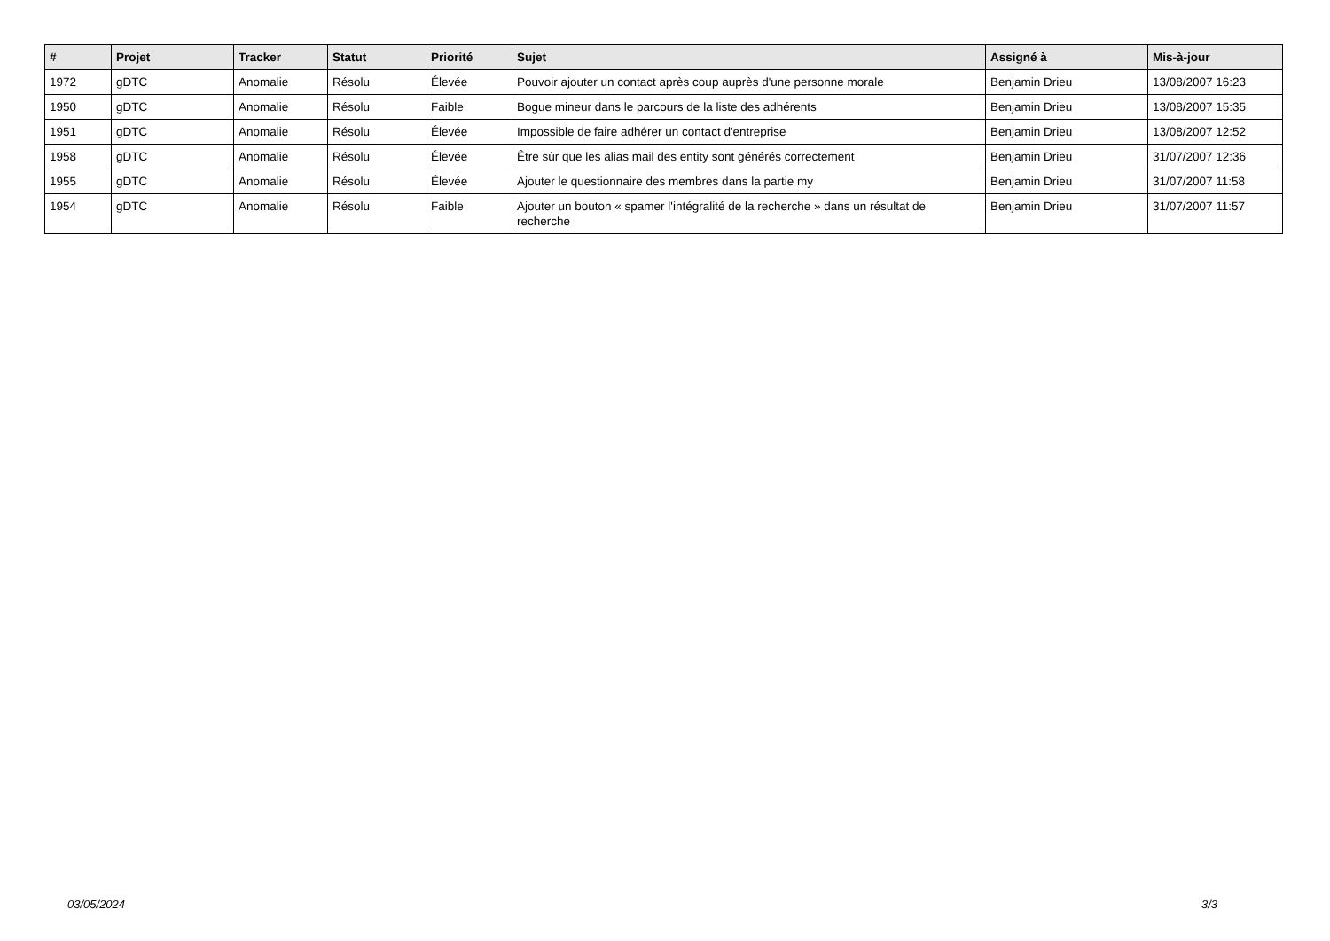| # | Projet | Tracker | Statut | Priorité | Sujet | Assigné à | Mis-à-jour |
| --- | --- | --- | --- | --- | --- | --- | --- |
| 1972 | gDTC | Anomalie | Résolu | Élevée | Pouvoir ajouter un contact après coup auprès d'une personne morale | Benjamin Drieu | 13/08/2007 16:23 |
| 1950 | gDTC | Anomalie | Résolu | Faible | Bogue mineur dans le parcours de la liste des adhérents | Benjamin Drieu | 13/08/2007 15:35 |
| 1951 | gDTC | Anomalie | Résolu | Élevée | Impossible de faire adhérer un contact d'entreprise | Benjamin Drieu | 13/08/2007 12:52 |
| 1958 | gDTC | Anomalie | Résolu | Élevée | Être sûr que les alias mail des entity sont générés correctement | Benjamin Drieu | 31/07/2007 12:36 |
| 1955 | gDTC | Anomalie | Résolu | Élevée | Ajouter le questionnaire des membres dans la partie my | Benjamin Drieu | 31/07/2007 11:58 |
| 1954 | gDTC | Anomalie | Résolu | Faible | Ajouter un bouton « spamer l'intégralité de la recherche » dans un résultat de recherche | Benjamin Drieu | 31/07/2007 11:57 |
03/05/2024 3/3